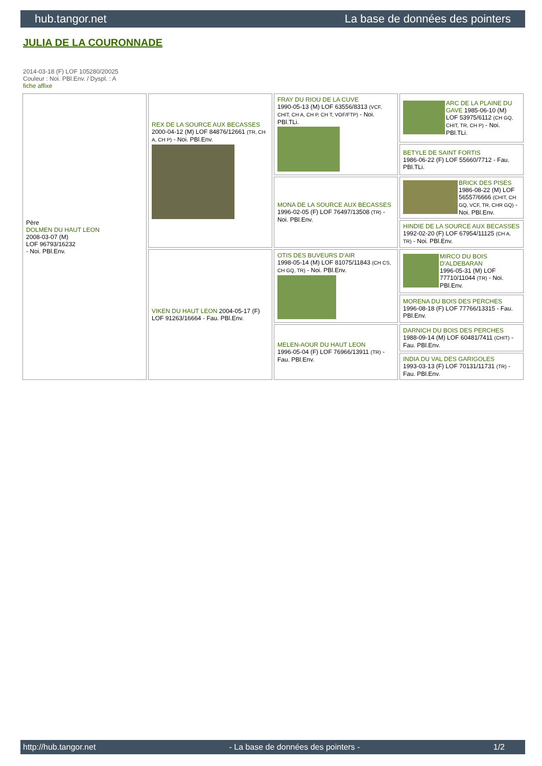hub.tangor.net La base de données des pointers
JULIA DE LA COURONNADE
2014-03-18 (F) LOF 105280/20025
Couleur : Noi. PBl.Env. / Dyspl. : A
fiche affixe
| Père DOLMEN DU HAUT LEON 2008-03-07 (M) LOF 96793/16232 - Noi. PBl.Env. | REX DE LA SOURCE AUX BECASSES 2000-04-12 (M) LOF 84876/12661 (TR, CH A, CH P) - Noi. PBl.Env. | FRAY DU RIOU DE LA CUVE 1990-05-13 (M) LOF 63556/8313 (VCF, CHIT, CH A, CH P, CH T, VOF/FTP) - Noi. PBl.TLi. | ARC DE LA PLAINE DU GAVE 1985-06-10 (M) LOF 53975/6112 (CH GQ, CHIT, TR, CH P) - Noi. PBl.TLi. |
| | | | BETYLE DE SAINT FORTIS 1986-06-22 (F) LOF 55660/7712 - Fau. PBl.TLi. |
| | | MONA DE LA SOURCE AUX BECASSES 1996-02-05 (F) LOF 76497/13508 (TR) - Noi. PBl.Env. | BRICK DES PISES 1986-08-22 (M) LOF 56557/6666 (CHIT, CH GQ, VCF, TR, CHR GQ) - Noi. PBl.Env. |
| | | | HINDIE DE LA SOURCE AUX BECASSES 1992-02-20 (F) LOF 67954/11125 (CH A, TR) - Noi. PBl.Env. |
| | VIKEN DU HAUT LEON 2004-05-17 (F) LOF 91263/16664 - Fau. PBl.Env. | OTIS DES BUVEURS D'AIR 1998-05-14 (M) LOF 81075/11843 (CH CS, CH GQ, TR) - Noi. PBl.Env. | MIRCO DU BOIS D'ALDEBARAN 1996-05-31 (M) LOF 77710/11044 (TR) - Noi. PBl.Env. |
| | | | MORENA DU BOIS DES PERCHES 1996-08-18 (F) LOF 77766/13315 - Fau. PBl.Env. |
| | | MELEN-AOUR DU HAUT LEON 1996-05-04 (F) LOF 76966/13911 (TR) - Fau. PBl.Env. | DARNICH DU BOIS DES PERCHES 1988-09-14 (M) LOF 60481/7411 (CHIT) - Fau. PBl.Env. |
| | | | INDIA DU VAL DES GARIGOLES 1993-03-13 (F) LOF 70131/11731 (TR) - Fau. PBl.Env. |
http://hub.tangor.net - La base de données des pointers - 1/2